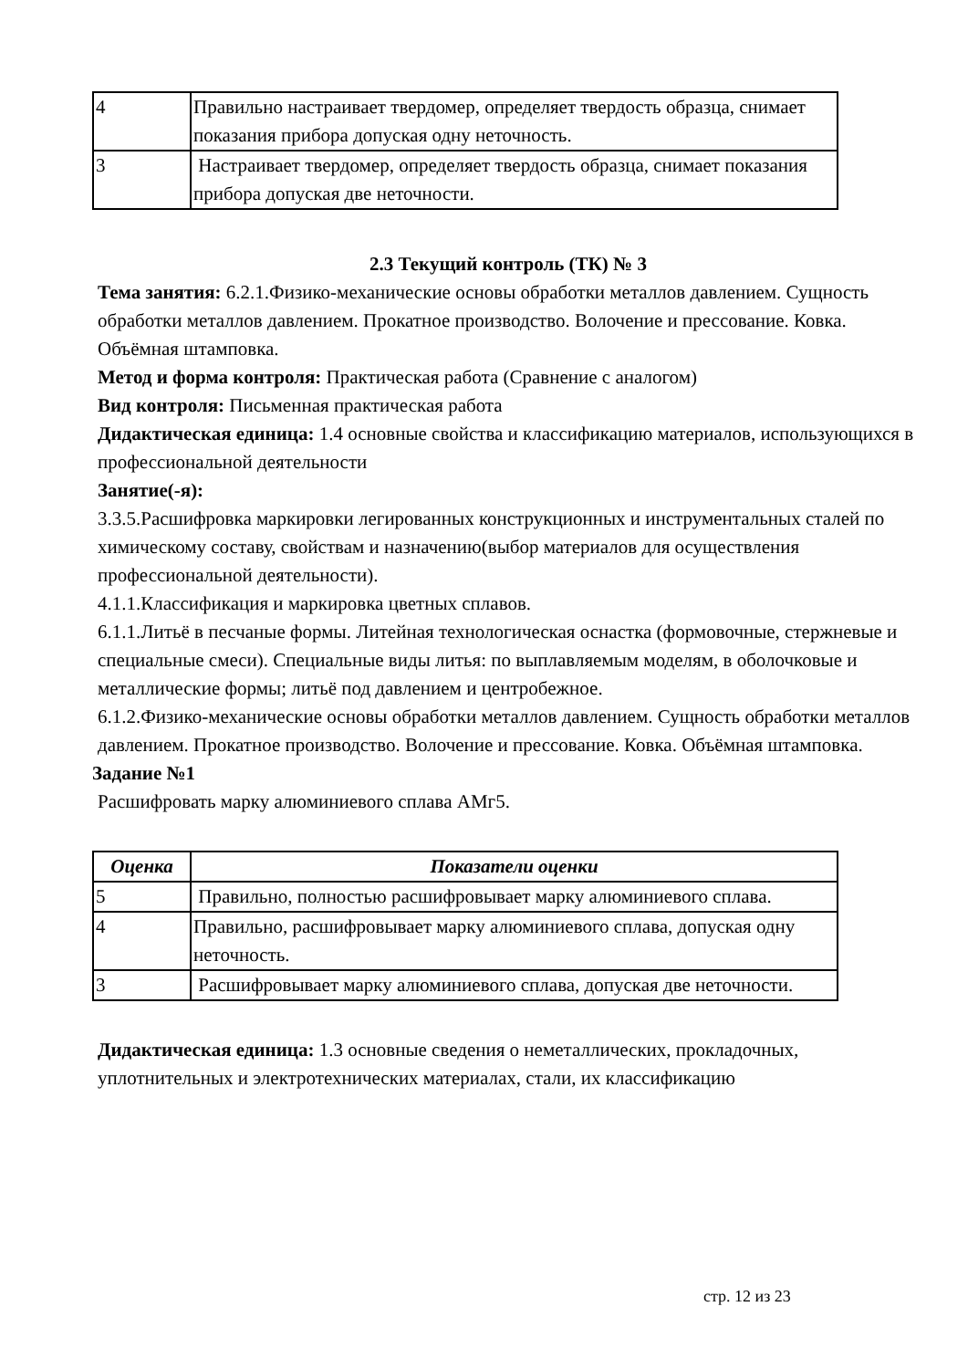| 4 | Правильно настраивает твердомер, определяет твердость образца, снимает показания прибора допуская одну неточность. |
| 3 | Настраивает твердомер, определяет твердость образца, снимает показания прибора допуская две неточности. |
2.3 Текущий контроль (ТК) № 3
Тема занятия: 6.2.1.Физико-механические основы обработки металлов давлением. Сущность обработки металлов давлением. Прокатное производство. Волочение и прессование. Ковка. Объёмная штамповка.
Метод и форма контроля: Практическая работа (Сравнение с аналогом)
Вид контроля: Письменная практическая работа
Дидактическая единица: 1.4 основные свойства и классификацию материалов, использующихся в профессиональной деятельности
Занятие(-я):
3.3.5.Расшифровка маркировки легированных конструкционных и инструментальных сталей по химическому составу, свойствам и назначению(выбор материалов для осуществления профессиональной деятельности).
4.1.1.Классификация и маркировка цветных сплавов.
6.1.1.Литьё в песчаные формы. Литейная технологическая оснастка (формовочные, стержневые и специальные смеси). Специальные виды литья: по выплавляемым моделям, в оболочковые и металлические формы; литьё под давлением и центробежное.
6.1.2.Физико-механические основы обработки металлов давлением. Сущность обработки металлов давлением. Прокатное производство. Волочение и прессование. Ковка. Объёмная штамповка.
Задание №1
Расшифровать марку алюминиевого сплава АМг5.
| Оценка | Показатели оценки |
| --- | --- |
| 5 | Правильно, полностью расшифровывает марку алюминиевого сплава. |
| 4 | Правильно, расшифровывает марку алюминиевого сплава, допуская одну неточность. |
| 3 | Расшифровывает марку алюминиевого сплава, допуская две неточности. |
Дидактическая единица: 1.3 основные сведения о неметаллических, прокладочных, уплотнительных и электротехнических материалах, стали, их классификацию
стр. 12 из 23